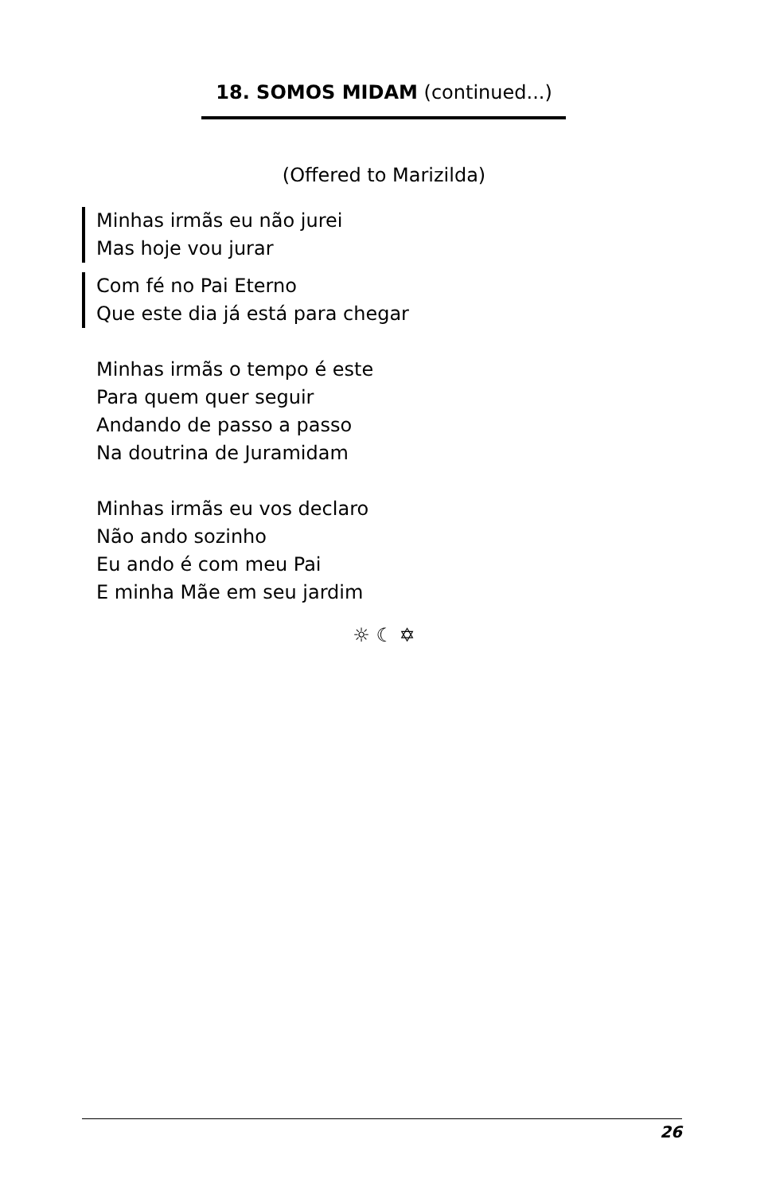18. SOMOS MIDAM (continued...)
(Offered to Marizilda)
Minhas irmãs eu não jurei
Mas hoje vou jurar
Com fé no Pai Eterno
Que este dia já está para chegar
Minhas irmãs o tempo é este
Para quem quer seguir
Andando de passo a passo
Na doutrina de Juramidam
Minhas irmãs eu vos declaro
Não ando sozinho
Eu ando é com meu Pai
E minha Mãe em seu jardim
☼ ☾ ✡
26